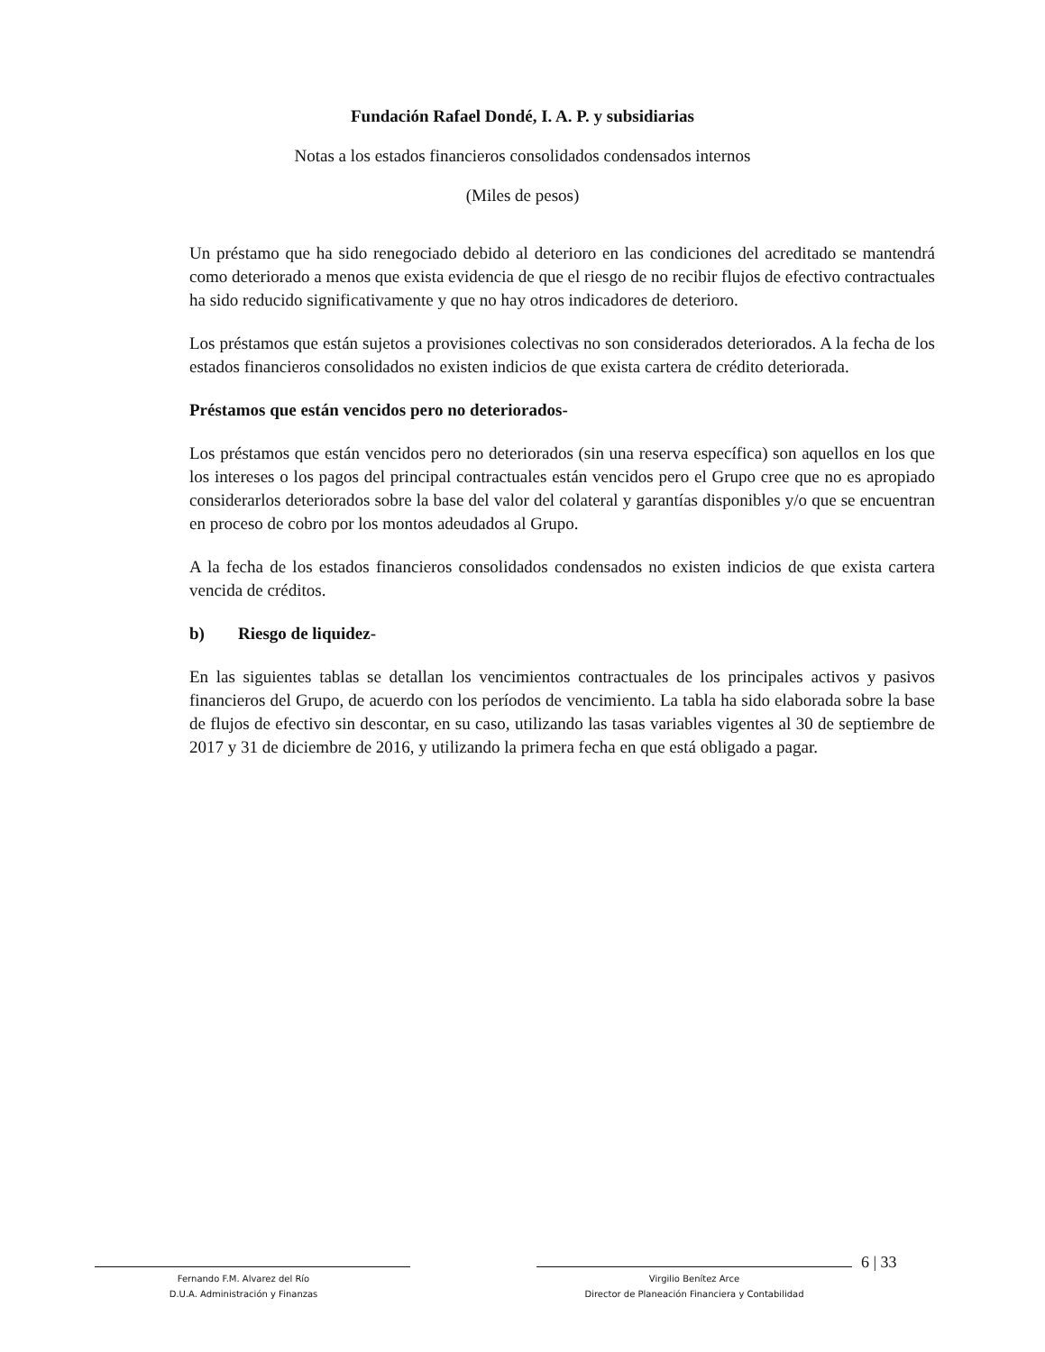Fundación Rafael Dondé, I. A. P. y subsidiarias
Notas a los estados financieros consolidados condensados internos
(Miles de pesos)
Un préstamo que ha sido renegociado debido al deterioro en las condiciones del acreditado se mantendrá como deteriorado a menos que exista evidencia de que el riesgo de no recibir flujos de efectivo contractuales ha sido reducido significativamente y que no hay otros indicadores de deterioro.
Los préstamos que están sujetos a provisiones colectivas no son considerados deteriorados. A la fecha de los estados financieros consolidados no existen indicios de que exista cartera de crédito deteriorada.
Préstamos que están vencidos pero no deteriorados-
Los préstamos que están vencidos pero no deteriorados (sin una reserva específica) son aquellos en los que los intereses o los pagos del principal contractuales están vencidos pero el Grupo cree que no es apropiado considerarlos deteriorados sobre la base del valor del colateral y garantías disponibles y/o que se encuentran en proceso de cobro por los montos adeudados al Grupo.
A la fecha de los estados financieros consolidados condensados no existen indicios de que exista cartera vencida de créditos.
b) Riesgo de liquidez-
En las siguientes tablas se detallan los vencimientos contractuales de los principales activos y pasivos financieros del Grupo, de acuerdo con los períodos de vencimiento. La tabla ha sido elaborada sobre la base de flujos de efectivo sin descontar, en su caso, utilizando las tasas variables vigentes al 30 de septiembre de 2017 y 31 de diciembre de 2016, y utilizando la primera fecha en que está obligado a pagar.
Fernando F.M. Alvarez del Río
D.U.A. Administración y Finanzas
Virgilio Benítez Arce
Director de Planeación Financiera y Contabilidad
6 | 33